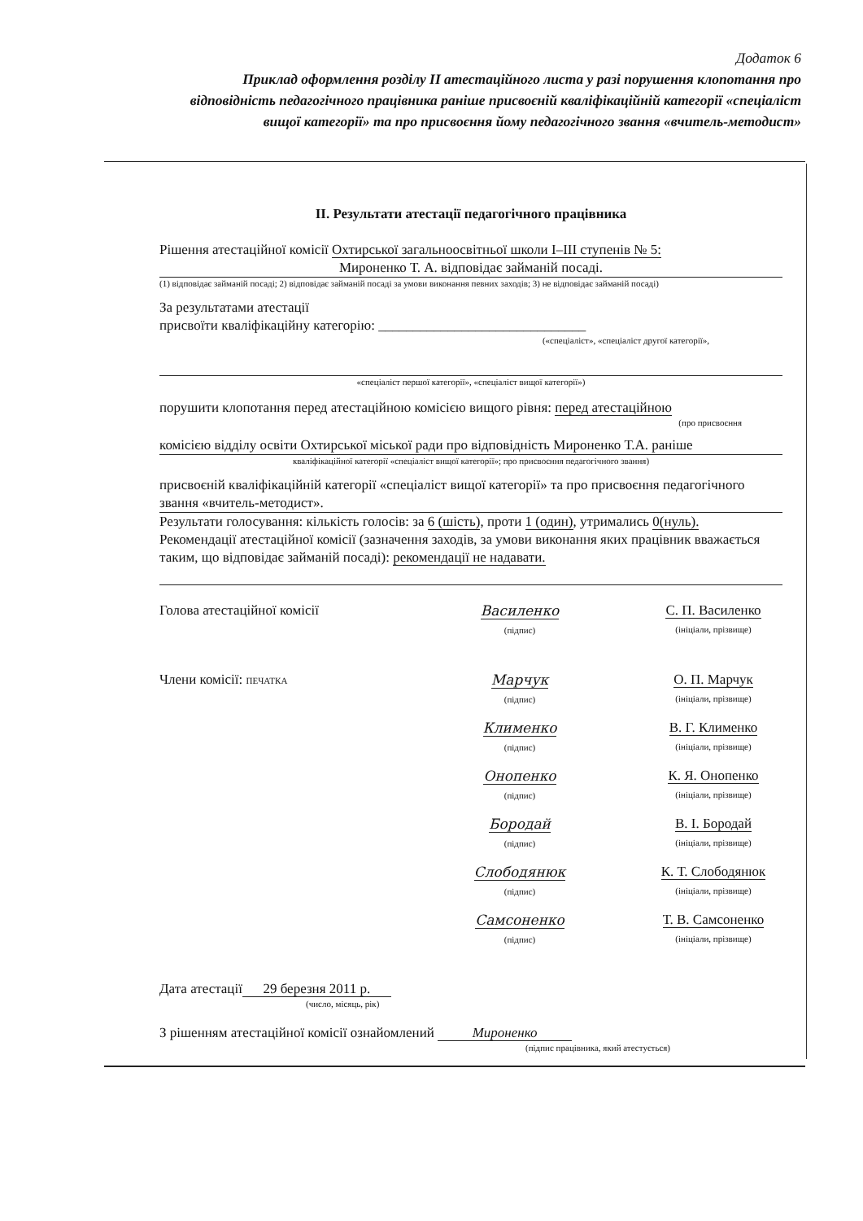Додаток 6
Приклад оформлення розділу II атестаційного листа у разі порушення клопотання про відповідність педагогічного працівника раніше присвоєній кваліфікаційній категорії «спеціаліст вищої категорії» та про присвоєння йому педагогічного звання «вчитель-методист»
II. Результати атестації педагогічного працівника
Рішення атестаційної комісії Охтирської загальноосвітньої школи I–III ступенів № 5:
Мироненко Т. А. відповідає займаній посаді.
(1) відповідає займаній посаді; 2) відповідає займаній посаді за умови виконання певних заходів; 3) не відповідає займаній посаді)
За результатами атестації
присвоїти кваліфікаційну категорію: ______________________________
(«спеціаліст», «спеціаліст другої категорії»,
«спеціаліст першої категорії», «спеціаліст вищої категорії»)
порушити клопотання перед атестаційною комісією вищого рівня: перед атестаційною
(про присвоєння
комісією відділу освіти Охтирської міської ради про відповідність Мироненко Т.А. раніше
кваліфікаційної категорії «спеціаліст вищої категорії»; про присвоєння педагогічного звання)
присвоєній кваліфікаційній категорії «спеціаліст вищої категорії» та про присвоєння педагогічного звання «вчитель-методист».
Результати голосування: кількість голосів: за 6 (шість), проти 1 (один), утримались 0(нуль).
Рекомендації атестаційної комісії (зазначення заходів, за умови виконання яких працівник вважається таким, що відповідає займаній посаді): рекомендації не надавати.
Голова атестаційної комісії Василенко
(підпис)
С. П. Василенко
(ініціали, прізвище)
Члени комісії: ПЕЧАТКА
Марчук
(підпис)
О. П. Марчук
(ініціали, прізвище)
Клименко
(підпис)
В. Г. Клименко
(ініціали, прізвище)
Онопенко
(підпис)
К. Я. Онопенко
(ініціали, прізвище)
Бородай
(підпис)
В. І. Бородай
(ініціали, прізвище)
Слободянюк
(підпис)
К. Т. Слободянюк
(ініціали, прізвище)
Самсоненко
(підпис)
Т. В. Самсоненко
(ініціали, прізвище)
Дата атестації 29 березня 2011 р.
(число, місяць, рік)
З рішенням атестаційної комісії ознайомлений Мироненко
(підпис працівника, який атестується)